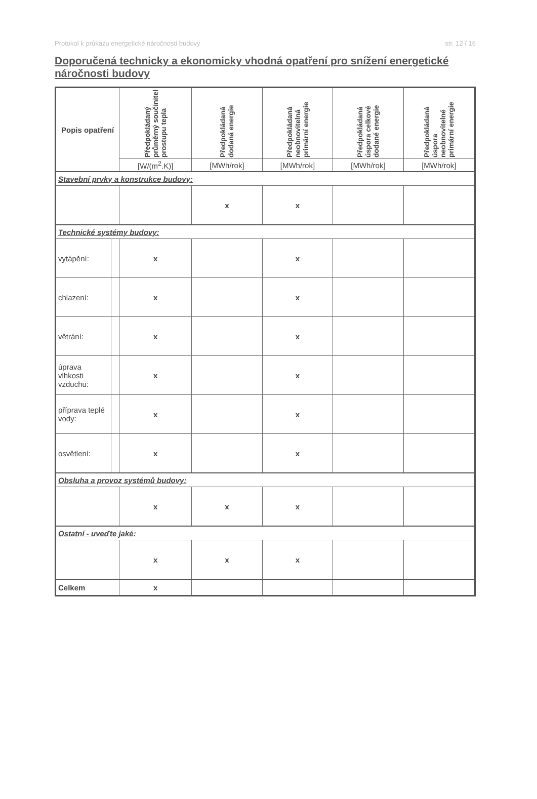Protokol k průkazu energetické náročnosti budovy str. 12 / 16
Doporučená technicky a ekonomicky vhodná opatření pro snížení energetické náročnosti budovy
| Popis opatření | | Předpokládaný průměrný součinitel prostupu tepla | Předpokládaná dodaná energie | Předpokládaná neobnovitelná primární energie | Předpokládaná úspora celkové dodané energie | Předpokládaná úspora neobnovitelné primární energie |
| --- | --- | --- | --- | --- | --- | --- |
| | | [W/(m<sup>2</sup>.K)] | [MWh/rok] | [MWh/rok] | [MWh/rok] | [MWh/rok] |
| Stavební prvky a konstrukce budovy: | | | | | | |
| | | | x | x | | |
| Technické systémy budovy: | | | | | | |
| vytápění: | | x | | x | | |
| chlazení: | | x | | x | | |
| větrání: | | x | | x | | |
| úprava vlhkosti vzduchu: | | x | | x | | |
| příprava teplé vody: | | x | | x | | |
| osvětlení: | | x | | x | | |
| Obsluha a provoz systémů budovy: | | | | | | |
| | | x | x | x | | |
| Ostatní - uveďte jaké: | | | | | | |
| | | x | x | x | | |
| Celkem | | x | | | | |